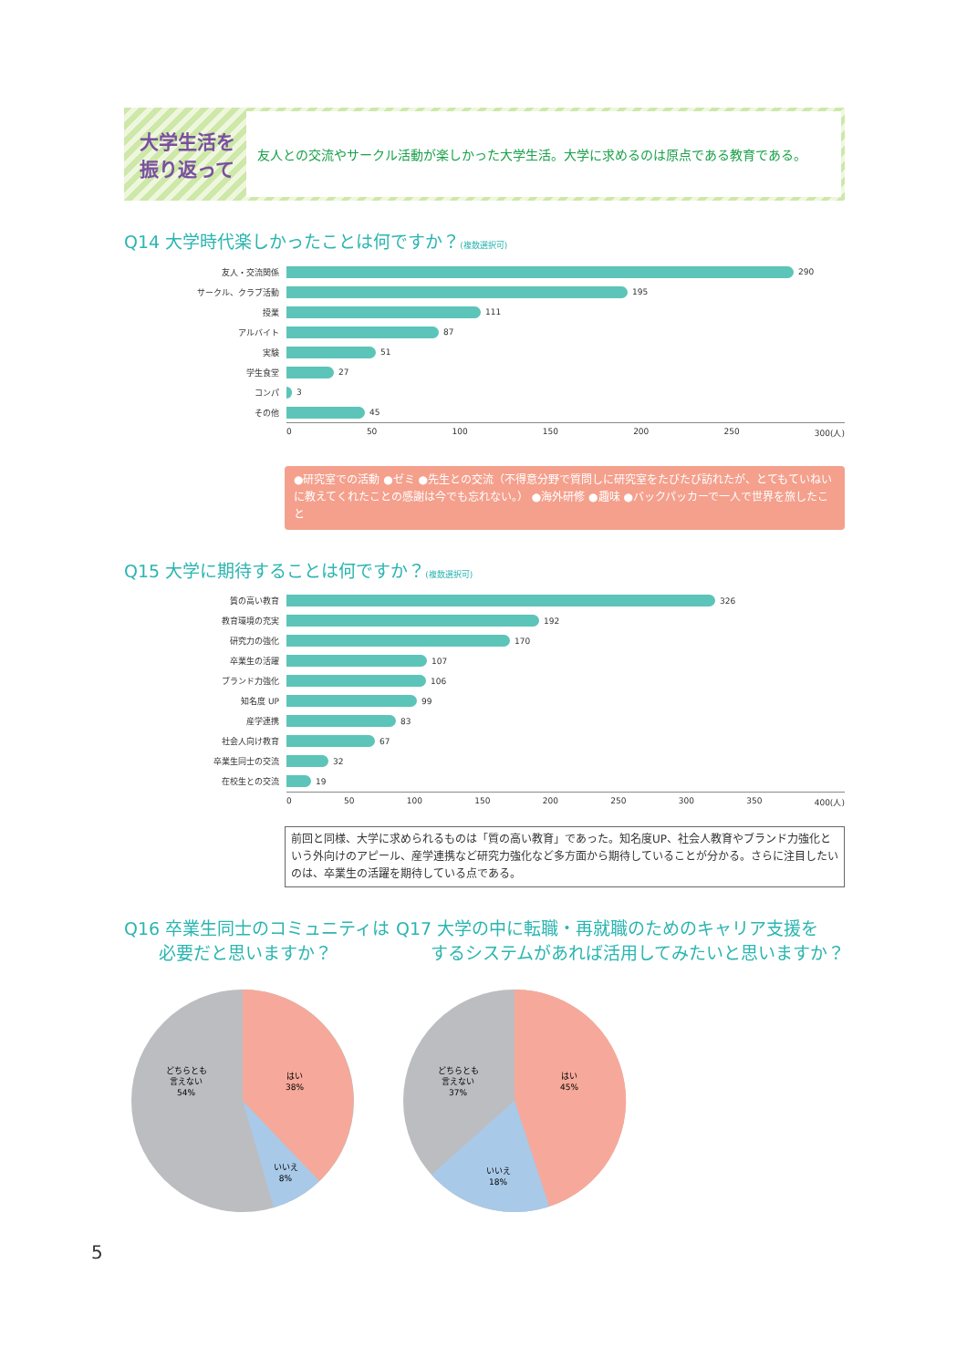大学生活を
振り返って
友人との交流やサークル活動が楽しかった大学生活。大学に求めるのは原点である教育である。
Q14 大学時代楽しかったことは何ですか？(複数選択可)
友人・交流関係 290
サークル、クラブ活動 195
授業 111
アルバイト 87
実験 51
学生食堂 27
コンパ 3
その他 45
0 50 100 150 200 250 300(人)
●研究室での活動 ●ゼミ ●先生との交流（不得意分野で質問しに研究室をたびたび訪れたが、とてもていねいに教えてくれたことの感謝は今でも忘れない。） ●海外研修 ●趣味 ●バックパッカーで一人で世界を旅したこと
Q15 大学に期待することは何ですか？(複数選択可)
質の高い教育 326
教育環境の充実 192
研究力の強化 170
卒業生の活躍 107
ブランド力強化 106
知名度 UP 99
産学連携 83
社会人向け教育 67
卒業生同士の交流 32
在校生との交流 19
0 50 100 150 200 250 300 350 400(人)
前回と同様、大学に求められるものは「質の高い教育」であった。知名度UP、社会人教育やブランド力強化という外向けのアピール、産学連携など研究力強化など多方面から期待していることが分かる。さらに注目したいのは、卒業生の活躍を期待している点である。
Q16 卒業生同士のコミュニティは
　　必要だと思いますか？
どちらとも
言えない
54%
はい
38%
いいえ
8%
Q17 大学の中に転職・再就職のためのキャリア支援を
　　するシステムがあれば活用してみたいと思いますか？
どちらとも
言えない
37%
はい
45%
いいえ
18%
5